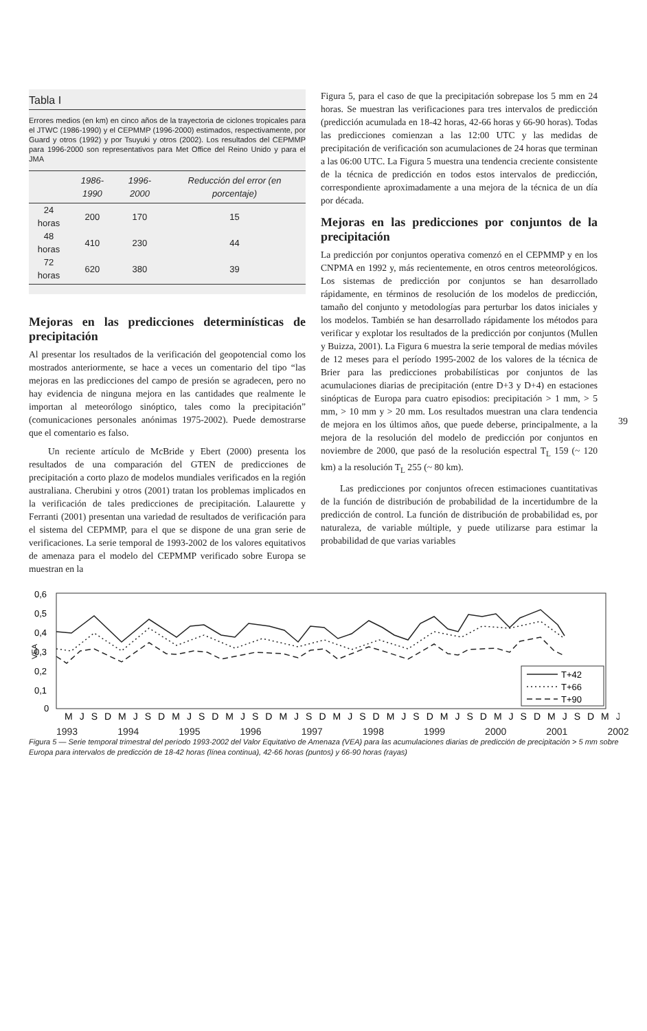Tabla I
Errores medios (en km) en cinco años de la trayectoria de ciclones tropicales para el JTWC (1986-1990) y el CEPMMP (1996-2000) estimados, respectivamente, por Guard y otros (1992) y por Tsuyuki y otros (2002). Los resultados del CEPMMP para 1996-2000 son representativos para Met Office del Reino Unido y para el JMA
| | 1986-1990 | 1996-2000 | Reducción del error (en porcentaje) |
| --- | --- | --- | --- |
| 24 horas | 200 | 170 | 15 |
| 48 horas | 410 | 230 | 44 |
| 72 horas | 620 | 380 | 39 |
Mejoras en las predicciones determinísticas de precipitación
Al presentar los resultados de la verificación del geopotencial como los mostrados anteriormente, se hace a veces un comentario del tipo “las mejoras en las predicciones del campo de presión se agradecen, pero no hay evidencia de ninguna mejora en las cantidades que realmente le importan al meteorólogo sinóptico, tales como la precipitación” (comunicaciones personales anónimas 1975-2002). Puede demostrarse que el comentario es falso.
Un reciente artículo de McBride y Ebert (2000) presenta los resultados de una comparación del GTEN de predicciones de precipitación a corto plazo de modelos mundiales verificados en la región australiana. Cherubini y otros (2001) tratan los problemas implicados en la verificación de tales predicciones de precipitación. Lalaurette y Ferranti (2001) presentan una variedad de resultados de verificación para el sistema del CEPMMP, para el que se dispone de una gran serie de verificaciones. La serie temporal de 1993-2002 de los valores equitativos de amenaza para el modelo del CEPMMP verificado sobre Europa se muestran en la
Figura 5, para el caso de que la precipitación sobrepase los 5 mm en 24 horas. Se muestran las verificaciones para tres intervalos de predicción (predicción acumulada en 18-42 horas, 42-66 horas y 66-90 horas). Todas las predicciones comienzan a las 12:00 UTC y las medidas de precipitación de verificación son acumulaciones de 24 horas que terminan a las 06:00 UTC. La Figura 5 muestra una tendencia creciente consistente de la técnica de predicción en todos estos intervalos de predicción, correspondiente aproximadamente a una mejora de la técnica de un día por década.
Mejoras en las predicciones por conjuntos de la precipitación
La predicción por conjuntos operativa comenzó en el CEPMMP y en los CNPMA en 1992 y, más recientemente, en otros centros meteorológicos. Los sistemas de predicción por conjuntos se han desarrollado rápidamente, en términos de resolución de los modelos de predicción, tamaño del conjunto y metodologías para perturbar los datos iniciales y los modelos. También se han desarrollado rápidamente los métodos para verificar y explotar los resultados de la predicción por conjuntos (Mullen y Buizza, 2001). La Figura 6 muestra la serie temporal de medias móviles de 12 meses para el período 1995-2002 de los valores de la técnica de Brier para las predicciones probabilísticas por conjuntos de las acumulaciones diarias de precipitación (entre D+3 y D+4) en estaciones sinópticas de Europa para cuatro episodios: precipitación > 1 mm, > 5 mm, > 10 mm y > 20 mm. Los resultados muestran una clara tendencia de mejora en los últimos años, que puede deberse, principalmente, a la mejora de la resolución del modelo de predicción por conjuntos en noviembre de 2000, que pasó de la resolución espectral T<sub>L</sub> 159 (~ 120 km) a la resolución T<sub>L</sub> 255 (~ 80 km).
Las predicciones por conjuntos ofrecen estimaciones cuantitativas de la función de distribución de probabilidad de la incertidumbre de la predicción de control. La función de distribución de probabilidad es, por naturaleza, de variable múltiple, y puede utilizarse para estimar la probabilidad de que varias variables
39
0,6
0,5
0,4
0,3
0,2
0,1
0
VEA
T+42
T+66
T+90
MJSDMJSDMJSDMJSDMJSDMJSDMJSDMJSDMJSDMJSDMJS
1993 1994 1995 1996 1997 1998 1999 2000 2001 2002
Figura 5 — Serie temporal trimestral del período 1993-2002 del Valor Equitativo de Amenaza (VEA) para las acumulaciones diarias de predicción de precipitación > 5 mm sobre Europa para intervalos de predicción de 18-42 horas (línea continua), 42-66 horas (puntos) y 66-90 horas (rayas)